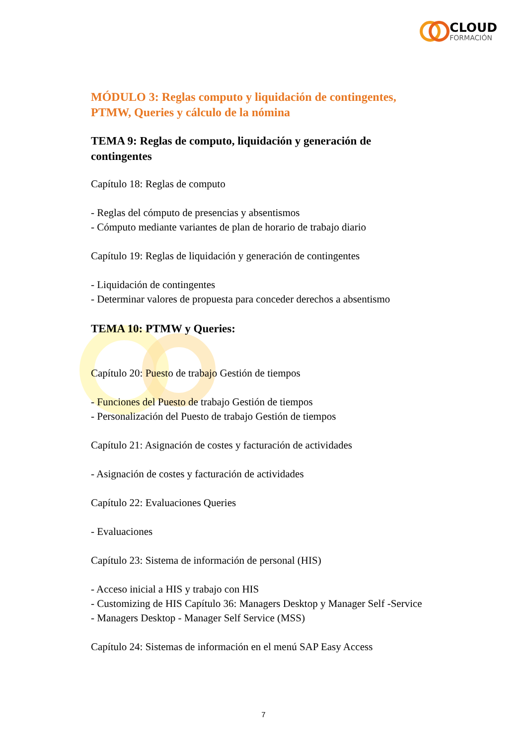CLOUD
FORMACIÓN
MÓDULO 3: Reglas computo y liquidación de contingentes, PTMW, Queries y cálculo de la nómina
TEMA 9: Reglas de computo, liquidación y generación de contingentes
Capítulo 18: Reglas de computo
- Reglas del cómputo de presencias y absentismos
- Cómputo mediante variantes de plan de horario de trabajo diario
Capítulo 19: Reglas de liquidación y generación de contingentes
- Liquidación de contingentes
- Determinar valores de propuesta para conceder derechos a absentismo
TEMA 10: PTMW y Queries:
Capítulo 20: Puesto de trabajo Gestión de tiempos
- Funciones del Puesto de trabajo Gestión de tiempos
- Personalización del Puesto de trabajo Gestión de tiempos
Capítulo 21: Asignación de costes y facturación de actividades
- Asignación de costes y facturación de actividades
Capítulo 22: Evaluaciones Queries
- Evaluaciones
Capítulo 23: Sistema de información de personal (HIS)
- Acceso inicial a HIS y trabajo con HIS
- Customizing de HIS Capítulo 36: Managers Desktop y Manager Self -Service
- Managers Desktop - Manager Self Service (MSS)
Capítulo 24: Sistemas de información en el menú SAP Easy Access
7